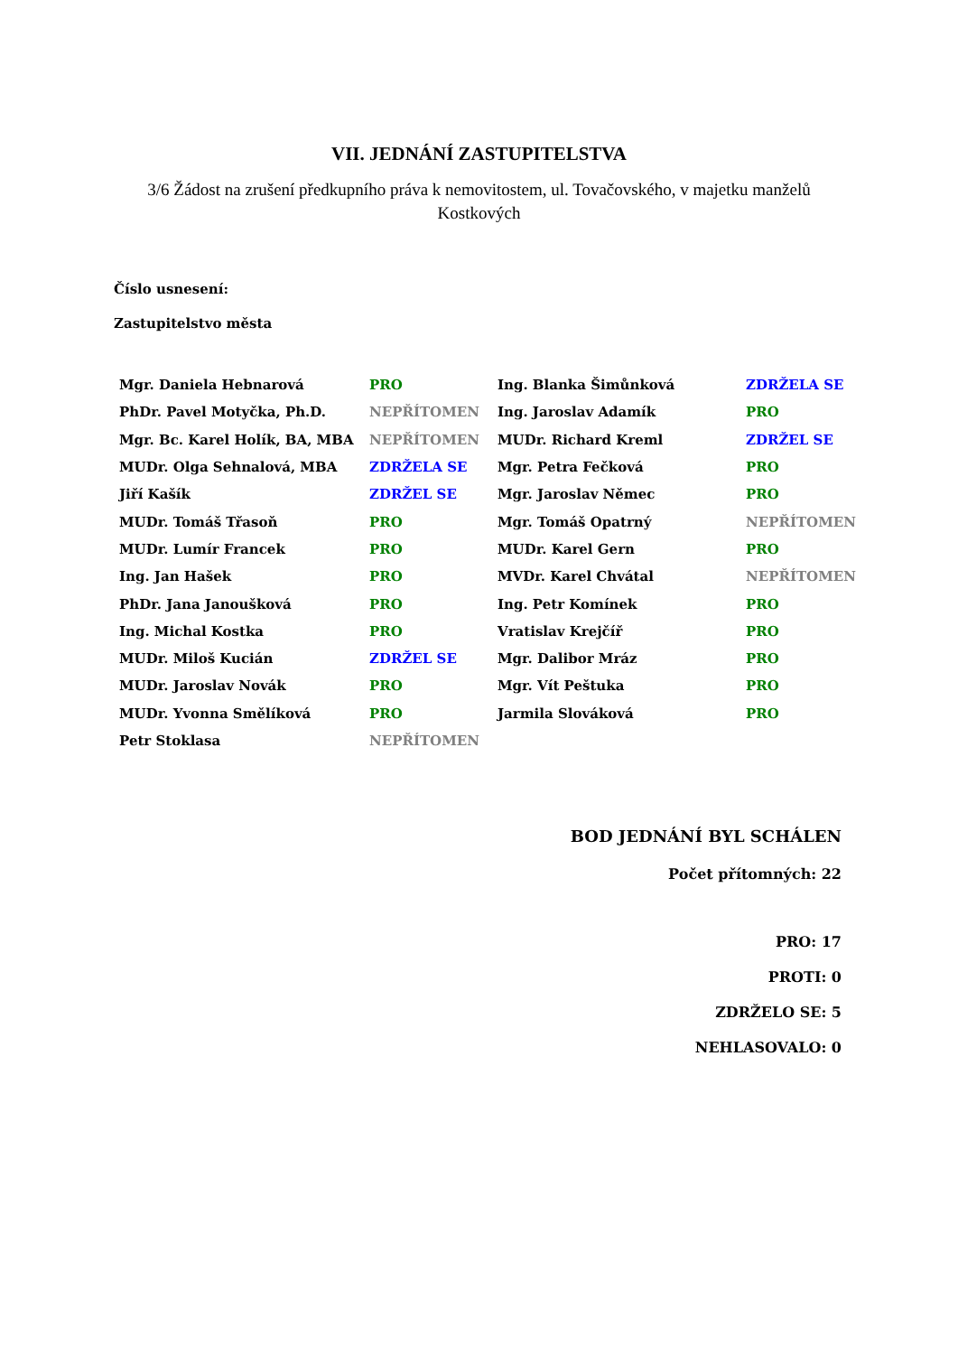VII. JEDNÁNÍ ZASTUPITELSTVA
3/6 Žádost na zrušení předkupního práva k nemovitostem, ul. Tovačovského, v majetku manželů Kostkových
Číslo usnesení:
Zastupitelstvo města
| Mgr. Daniela Hebnarová | PRO | Ing. Blanka Šimůnková | ZDRŽELA SE |
| PhDr. Pavel Motyčka, Ph.D. | NEPŘÍTOMEN | Ing. Jaroslav Adamík | PRO |
| Mgr. Bc. Karel Holík, BA, MBA | NEPŘÍTOMEN | MUDr. Richard Kreml | ZDRŽEL SE |
| MUDr. Olga Sehnalová, MBA | ZDRŽELA SE | Mgr. Petra Fečková | PRO |
| Jiří Kašík | ZDRŽEL SE | Mgr. Jaroslav Němec | PRO |
| MUDr. Tomáš Třasoň | PRO | Mgr. Tomáš Opatrný | NEPŘÍTOMEN |
| MUDr. Lumír Francek | PRO | MUDr. Karel Gern | PRO |
| Ing. Jan Hašek | PRO | MVDr. Karel Chvátal | NEPŘÍTOMEN |
| PhDr. Jana Janoušková | PRO | Ing. Petr Komínek | PRO |
| Ing. Michal Kostka | PRO | Vratislav Krejčíř | PRO |
| MUDr. Miloš Kucián | ZDRŽEL SE | Mgr. Dalibor Mráz | PRO |
| MUDr. Jaroslav Novák | PRO | Mgr. Vít Peštuka | PRO |
| MUDr. Yvonna Smělíková | PRO | Jarmila Slováková | PRO |
| Petr Stoklasa | NEPŘÍTOMEN | | |
BOD JEDNÁNÍ BYL SCHÁLEN
Počet přítomných: 22
PRO: 17
PROTI: 0
ZDRŽELO SE: 5
NEHLASOVALO: 0